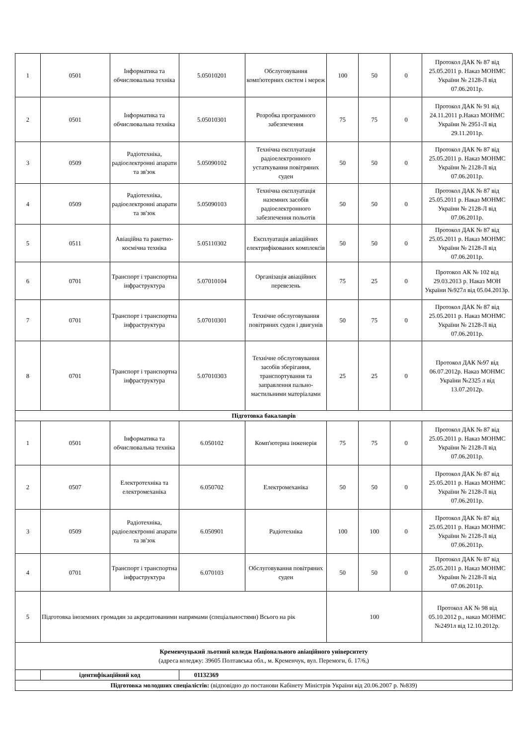| 1 | 0501 | Інформатика та обчислювальна техніка | 5.05010201 | Обслуговування комп'ютерних систем і мереж | 100 | 50 | 0 | Протокол ДАК № 87 від 25.05.2011 р. Наказ МОНМС України № 2128-Л від 07.06.2011р. |
| 2 | 0501 | Інформатика та обчислювальна техніка | 5.05010301 | Розробка програмного забезпечення | 75 | 75 | 0 | Протокол ДАК № 91 від 24.11.2011 р.Наказ МОНМС України № 2951-Л від 29.11.2011р. |
| 3 | 0509 | Радіотехніка, радіоелектронні апарати та зв'зок | 5.05090102 | Технічна експлуатація радіоелектронного устаткування повітряних суден | 50 | 50 | 0 | Протокол ДАК № 87 від 25.05.2011 р. Наказ МОНМС України № 2128-Л від 07.06.2011р. |
| 4 | 0509 | Радіотехніка, радіоелектронні апарати та зв'зок | 5.05090103 | Технічна експлуатація наземних засобів радіоелектронного забезпечення польотів | 50 | 50 | 0 | Протокол ДАК № 87 від 25.05.2011 р. Наказ МОНМС України № 2128-Л від 07.06.2011р. |
| 5 | 0511 | Авіаційна та ракетно-космічна техніка | 5.05110302 | Експлуатація авіаційних електрифікованих комплексів | 50 | 50 | 0 | Протокол ДАК № 87 від 25.05.2011 р. Наказ МОНМС України № 2128-Л від 07.06.2011р. |
| 6 | 0701 | Транспорт і транспортна інфраструктура | 5.07010104 | Організація авіаційних перевезень | 75 | 25 | 0 | Протокол АК № 102 від 29.03.2013 р. Наказ МОН України №927л від 05.04.2013р. |
| 7 | 0701 | Транспорт і транспортна інфраструктура | 5.07010301 | Технічне обслуговування повітряних суден і двигунів | 50 | 75 | 0 | Протокол ДАК № 87 від 25.05.2011 р. Наказ МОНМС України № 2128-Л від 07.06.2011р. |
| 8 | 0701 | Транспорт і транспортна інфраструктура | 5.07010303 | Технічне обслуговування засобів зберігання, транспортування та заправлення пально-мастильними матеріалами | 25 | 25 | 0 | Протокол ДАК №97 від 06.07.2012р. Наказ МОНМС України №2325 л від 13.07.2012р. |
| Підготовка бакалаврів | | | | | | | | |
| 1 | 0501 | Інформатика та обчислювальна техніка | 6.050102 | Комп'ютерна інженерія | 75 | 75 | 0 | Протокол ДАК № 87 від 25.05.2011 р. Наказ МОНМС України № 2128-Л від 07.06.2011р. |
| 2 | 0507 | Електротехніка та електромеханіка | 6.050702 | Електромеханіка | 50 | 50 | 0 | Протокол ДАК № 87 від 25.05.2011 р. Наказ МОНМС України № 2128-Л від 07.06.2011р. |
| 3 | 0509 | Радіотехніка, радіоелектронні апарати та зв'зок | 6.050901 | Радіотехніка | 100 | 100 | 0 | Протокол ДАК № 87 від 25.05.2011 р. Наказ МОНМС України № 2128-Л від 07.06.2011р. |
| 4 | 0701 | Транспорт і транспортна інфраструктура | 6.070103 | Обслуговування повітряних суден | 50 | 50 | 0 | Протокол ДАК № 87 від 25.05.2011 р. Наказ МОНМС України № 2128-Л від 07.06.2011р. |
| 5 | Підготовка іноземних громадян за акредитованими напрямами (спеціальностями) Всього на рік | | | | 100 | | | Протокол АК № 98 від 05.10.2012 р., наказ МОНМС №2491л від 12.10.2012р. |
| Кременчуцький льотний коледж Національного авіаційного університету (адреса коледжу: 39605 Полтавська обл., м. Кременчук, вул. Перемоги, б. 17/6,) | | | | | | | | |
| | ідентифікаційний код | | 01132369 | | | | | |
| Підготовка молодших спеціалістів: (відповідно до постанови Кабінету Міністрів України від 20.06.2007 р. №839) | | | | | | | | |